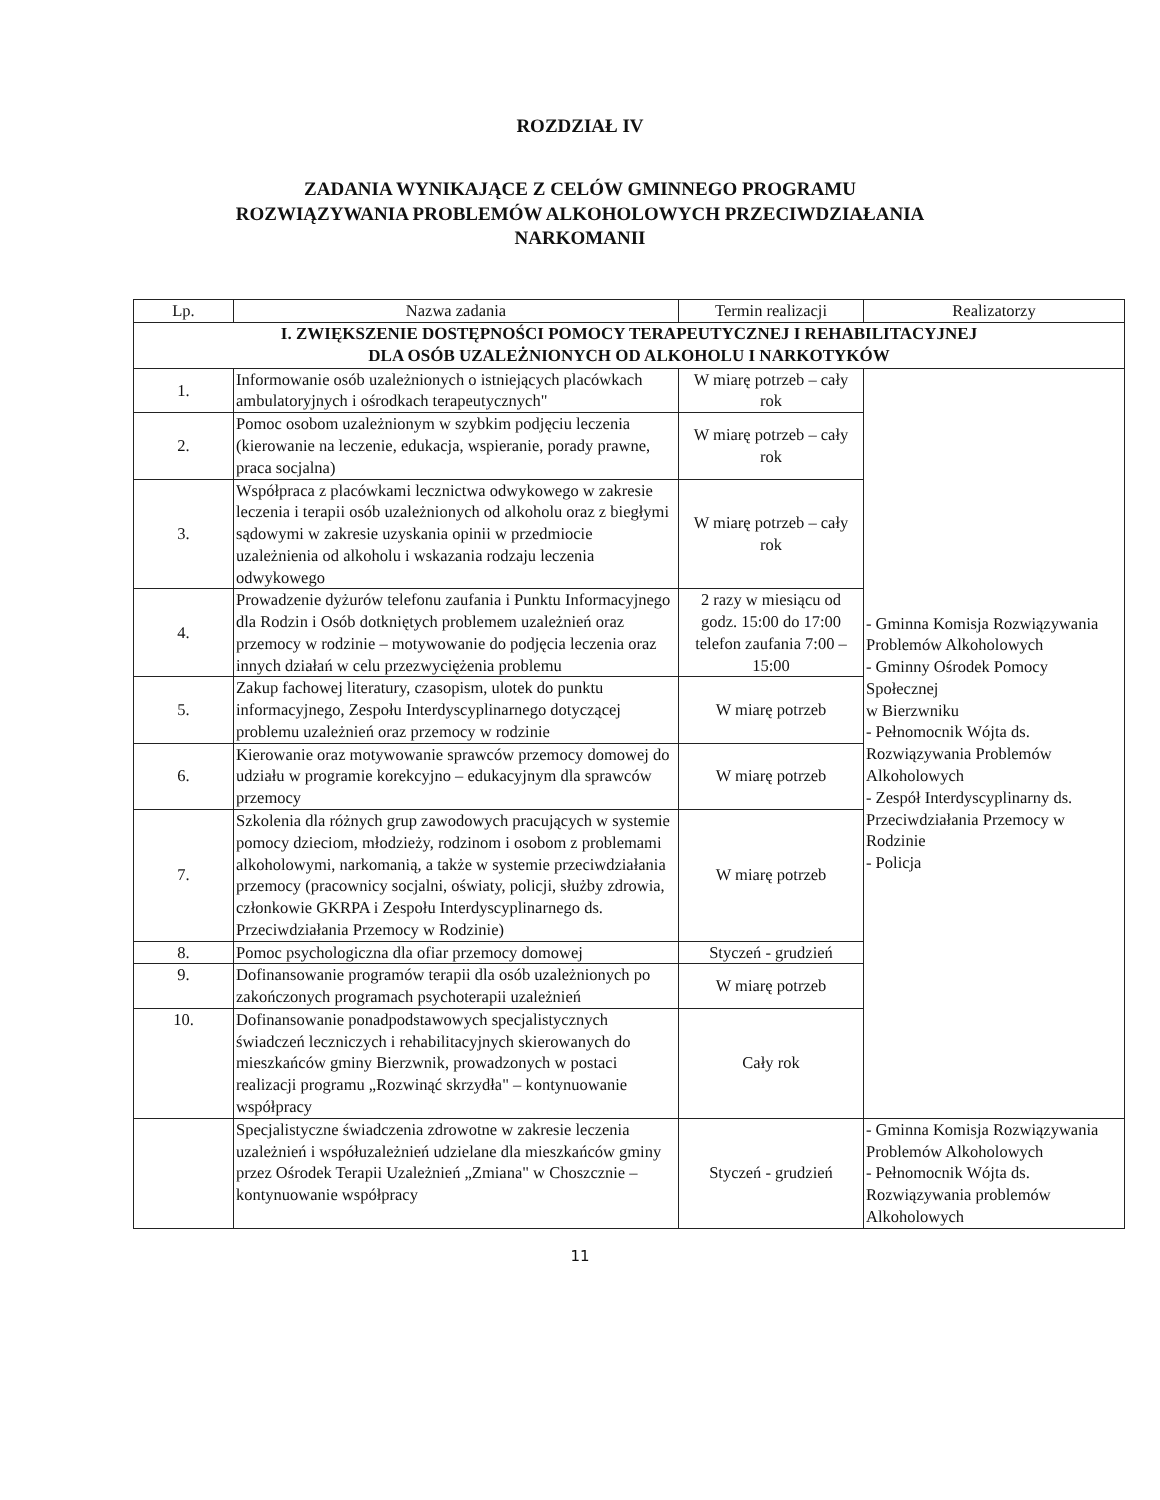ROZDZIAŁ IV
ZADANIA WYNIKAJĄCE Z CELÓW GMINNEGO PROGRAMU
ROZWIĄZYWANIA PROBLEMÓW ALKOHOLOWYCH PRZECIWDZIAŁANIA
NARKOMANII
| Lp. | Nazwa zadania | Termin realizacji | Realizatorzy |
| --- | --- | --- | --- |
| I. ZWIĘKSZENIE DOSTĘPNOŚCI POMOCY TERAPEUTYCZNEJ I REHABILITACYJNEJ DLA OSÓB UZALEŻNIONYCH OD ALKOHOLU I NARKOTYKÓW | | | |
| 1. | Informowanie osób uzależnionych o istniejących placówkach ambulatoryjnych i ośrodkach terapeutycznych" | W miarę potrzeb – cały rok | - Gminna Komisja Rozwiązywania Problemów Alkoholowych - Gminny Ośrodek Pomocy Społecznej w Bierzwniku - Pełnomocnik Wójta ds. Rozwiązywania Problemów Alkoholowych - Zespół Interdyscyplinarny ds. Przeciwdziałania Przemocy w Rodzinie - Policja |
| 2. | Pomoc osobom uzależnionym w szybkim podjęciu leczenia (kierowanie na leczenie, edukacja, wspieranie, porady prawne, praca socjalna) | W miarę potrzeb – cały rok | |
| 3. | Współpraca z placówkami lecznictwa odwykowego w zakresie leczenia i terapii osób uzależnionych od alkoholu oraz z biegłymi sądowymi w zakresie uzyskania opinii w przedmiocie uzależnienia od alkoholu i wskazania rodzaju leczenia odwykowego | W miarę potrzeb – cały rok | |
| 4. | Prowadzenie dyżurów telefonu zaufania i Punktu Informacyjnego dla Rodzin i Osób dotkniętych problemem uzależnień oraz przemocy w rodzinie – motywowanie do podjęcia leczenia oraz innych działań w celu przezwyciężenia problemu | 2 razy w miesiącu od godz. 15:00 do 17:00 telefon zaufania 7:00 – 15:00 | |
| 5. | Zakup fachowej literatury, czasopism, ulotek do punktu informacyjnego, Zespołu Interdyscyplinarnego dotyczącej problemu uzależnień oraz przemocy w rodzinie | W miarę potrzeb | |
| 6. | Kierowanie oraz motywowanie sprawców przemocy domowej do udziału w programie korekcyjno – edukacyjnym dla sprawców przemocy | W miarę potrzeb | |
| 7. | Szkolenia dla różnych grup zawodowych pracujących w systemie pomocy dzieciom, młodzieży, rodzinom i osobom z problemami alkoholowymi, narkomanią, a także w systemie przeciwdziałania przemocy (pracownicy socjalni, oświaty, policji, służby zdrowia, członkowie GKRPA i Zespołu Interdyscyplinarnego ds. Przeciwdziałania Przemocy w Rodzinie) | W miarę potrzeb | |
| 8. | Pomoc psychologiczna dla ofiar przemocy domowej | Styczeń - grudzień | |
| 9. | Dofinansowanie programów terapii dla osób uzależnionych po zakończonych programach psychoterapii uzależnień | W miarę potrzeb | |
| 10. | Dofinansowanie ponadpodstawowych specjalistycznych świadczeń leczniczych i rehabilitacyjnych skierowanych do mieszkańców gminy Bierzwnik, prowadzonych w postaci realizacji programu „Rozwinąć skrzydła" – kontynuowanie współpracy | Cały rok | |
| | Specjalistyczne świadczenia zdrowotne w zakresie leczenia uzależnień i współuzależnień udzielane dla mieszkańców gminy przez Ośrodek Terapii Uzależnień „Zmiana" w Choszcznie – kontynuowanie współpracy | Styczeń - grudzień | - Gminna Komisja Rozwiązywania Problemów Alkoholowych - Pełnomocnik Wójta ds. Rozwiązywania problemów Alkoholowych |
11